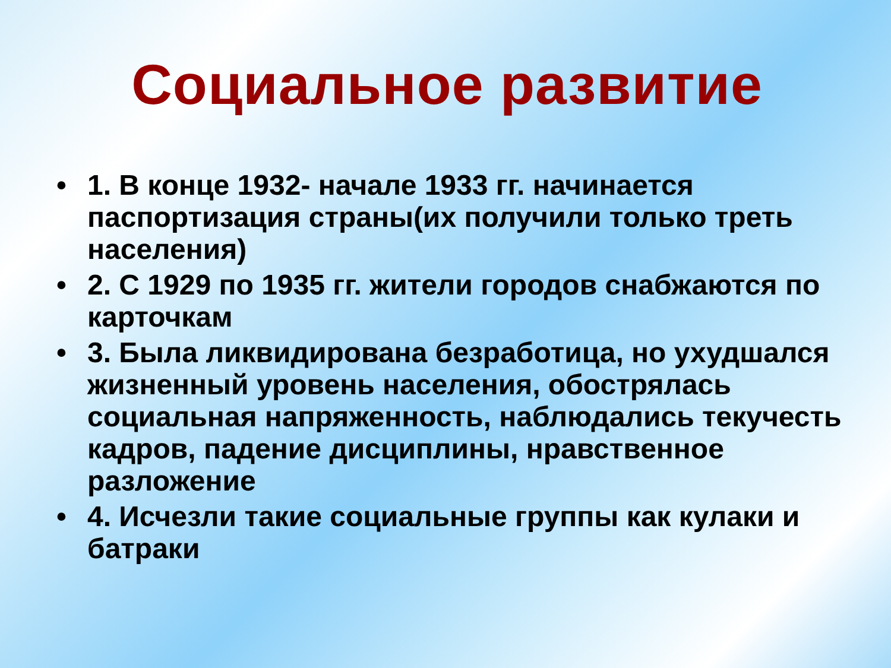Социальное развитие
• 1. В конце 1932- начале 1933 гг. начинается паспортизация страны(их получили только треть населения)
• 2. С 1929 по 1935 гг. жители городов снабжаются по карточкам
• 3. Была ликвидирована безработица, но ухудшался жизненный уровень населения, обострялась социальная напряженность, наблюдались текучесть кадров, падение дисциплины, нравственное разложение
• 4. Исчезли такие социальные группы как кулаки и батраки